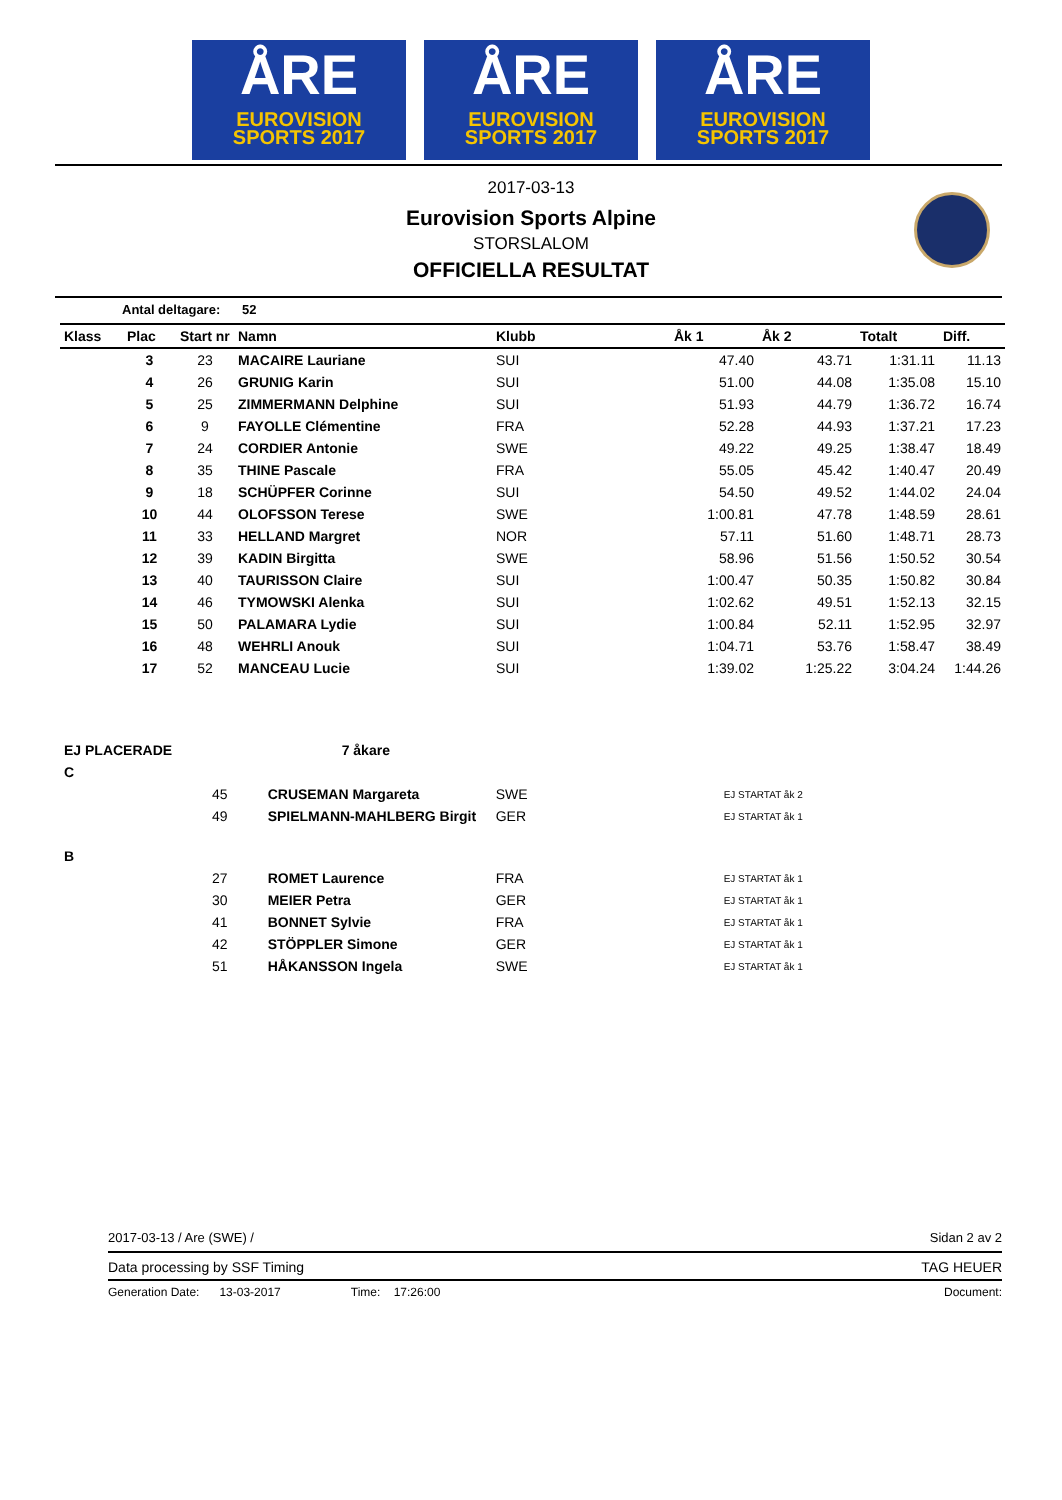ÅRE
EUROVISION
SPORTS 2017
ÅRE
EUROVISION
SPORTS 2017
ÅRE
EUROVISION
SPORTS 2017
2017-03-13
Eurovision Sports Alpine
STORSLALOM
OFFICIELLA RESULTAT
Antal deltagare: 52
| Klass | Plac | Start nr | Namn | Klubb | Åk 1 | Åk 2 | Totalt | Diff. |
| --- | --- | --- | --- | --- | --- | --- | --- | --- |
| | 3 | 23 | MACAIRE Lauriane | SUI | 47.40 | 43.71 | 1:31.11 | 11.13 |
| | 4 | 26 | GRUNIG Karin | SUI | 51.00 | 44.08 | 1:35.08 | 15.10 |
| | 5 | 25 | ZIMMERMANN Delphine | SUI | 51.93 | 44.79 | 1:36.72 | 16.74 |
| | 6 | 9 | FAYOLLE Clémentine | FRA | 52.28 | 44.93 | 1:37.21 | 17.23 |
| | 7 | 24 | CORDIER Antonie | SWE | 49.22 | 49.25 | 1:38.47 | 18.49 |
| | 8 | 35 | THINE Pascale | FRA | 55.05 | 45.42 | 1:40.47 | 20.49 |
| | 9 | 18 | SCHÜPFER Corinne | SUI | 54.50 | 49.52 | 1:44.02 | 24.04 |
| | 10 | 44 | OLOFSSON Terese | SWE | 1:00.81 | 47.78 | 1:48.59 | 28.61 |
| | 11 | 33 | HELLAND Margret | NOR | 57.11 | 51.60 | 1:48.71 | 28.73 |
| | 12 | 39 | KADIN Birgitta | SWE | 58.96 | 51.56 | 1:50.52 | 30.54 |
| | 13 | 40 | TAURISSON Claire | SUI | 1:00.47 | 50.35 | 1:50.82 | 30.84 |
| | 14 | 46 | TYMOWSKI Alenka | SUI | 1:02.62 | 49.51 | 1:52.13 | 32.15 |
| | 15 | 50 | PALAMARA Lydie | SUI | 1:00.84 | 52.11 | 1:52.95 | 32.97 |
| | 16 | 48 | WEHRLI Anouk | SUI | 1:04.71 | 53.76 | 1:58.47 | 38.49 |
| | 17 | 52 | MANCEAU Lucie | SUI | 1:39.02 | 1:25.22 | 3:04.24 | 1:44.26 |
| EJ PLACERADE | | 7 åkare | | |
| C | | | | |
| | 45 | CRUSEMAN Margareta | SWE | EJ STARTAT åk 2 |
| | 49 | SPIELMANN-MAHLBERG Birgit | GER | EJ STARTAT åk 1 |
| B | | | | |
| | 27 | ROMET Laurence | FRA | EJ STARTAT åk 1 |
| | 30 | MEIER Petra | GER | EJ STARTAT åk 1 |
| | 41 | BONNET Sylvie | FRA | EJ STARTAT åk 1 |
| | 42 | STÖPPLER Simone | GER | EJ STARTAT åk 1 |
| | 51 | HÅKANSSON Ingela | SWE | EJ STARTAT åk 1 |
2017-03-13 / Are (SWE) / Sidan 2 av 2
Data processing by SSF Timing TAG HEUER
Generation Date: 13-03-2017 Time: 17:26:00 Document: